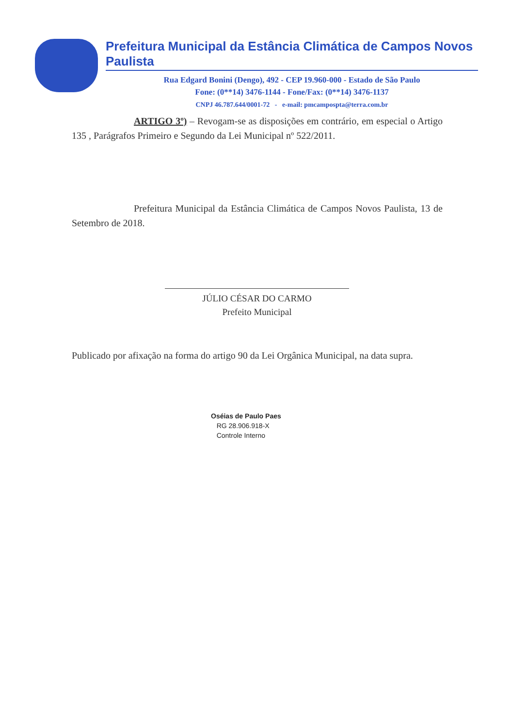Prefeitura Municipal da Estância Climática de Campos Novos Paulista
Rua Edgard Bonini (Dengo), 492 - CEP 19.960-000 - Estado de São Paulo
Fone: (0**14) 3476-1144 - Fone/Fax: (0**14) 3476-1137
CNPJ 46.787.644/0001-72 - e-mail: pmcampospta@terra.com.br
ARTIGO 3º) – Revogam-se as disposições em contrário, em especial o Artigo 135 , Parágrafos Primeiro e Segundo da Lei Municipal nº 522/2011.
Prefeitura Municipal da Estância Climática de Campos Novos Paulista, 13 de Setembro de 2018.
JÚLIO CÉSAR DO CARMO
Prefeito Municipal
Publicado por afixação na forma do artigo 90 da Lei Orgânica Municipal, na data supra.
Oséias de Paulo Paes
RG 28.906.918-X
Controle Interno